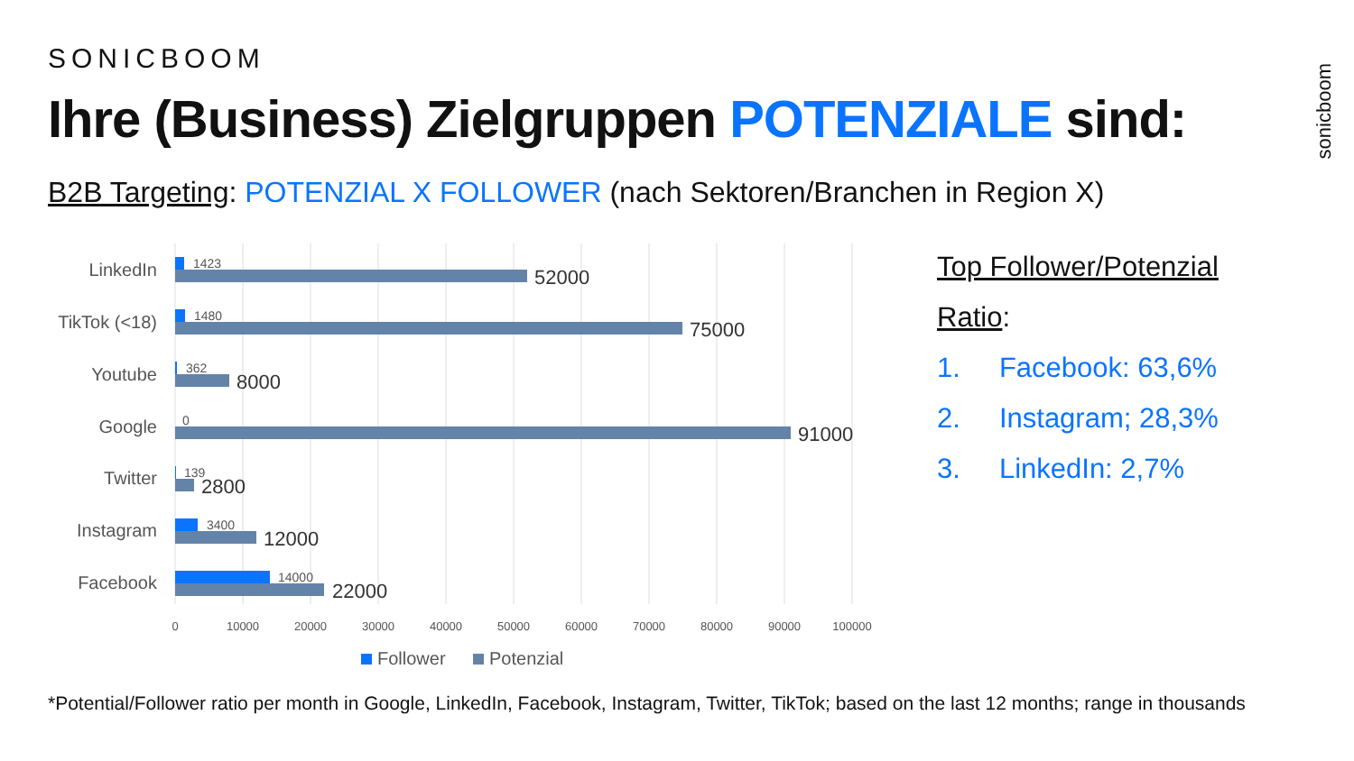SONICBOOM
Ihre (Business) Zielgruppen POTENZIALE sind:
B2B Targeting: POTENZIAL X FOLLOWER (nach Sektoren/Branchen in Region X)
sonicboom
LinkedIn
TikTok (<18)
Youtube
Google
Twitter
Instagram
Facebook
1423
1480
362
0
139
3400
14000
52000
75000
8000
91000
2800
12000
22000
0
10000
20000
30000
40000
50000
60000
70000
80000
90000
100000
Follower
Potenzial
Top Follower/Potenzial
Ratio:
1. Facebook: 63,6%
2. Instagram; 28,3%
3. LinkedIn: 2,7%
*Potential/Follower ratio per month in Google, LinkedIn, Facebook, Instagram, Twitter, TikTok; based on the last 12 months; range in thousands